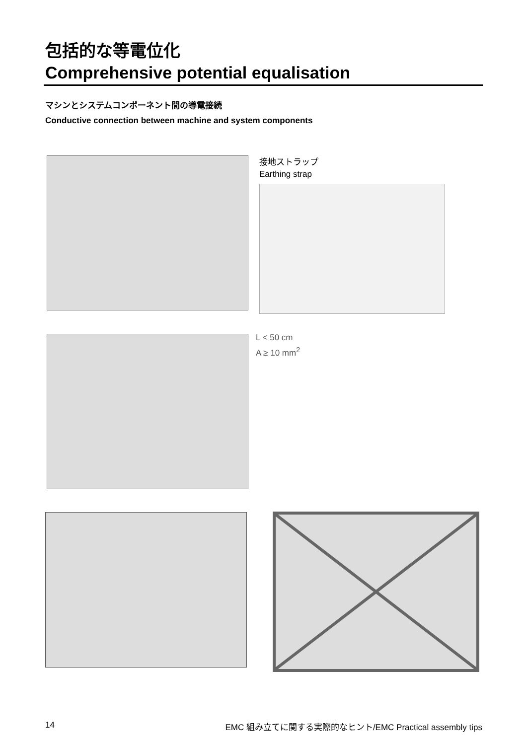包括的な等電位化
Comprehensive potential equalisation
マシンとシステムコンポーネント間の導電接続
Conductive connection between machine and system components
接地ストラップ
Earthing strap
L < 50 cm
A ≥ 10 mm<sup>2</sup>
14
EMC 組み立てに関する実際的なヒント/EMC Practical assembly tips